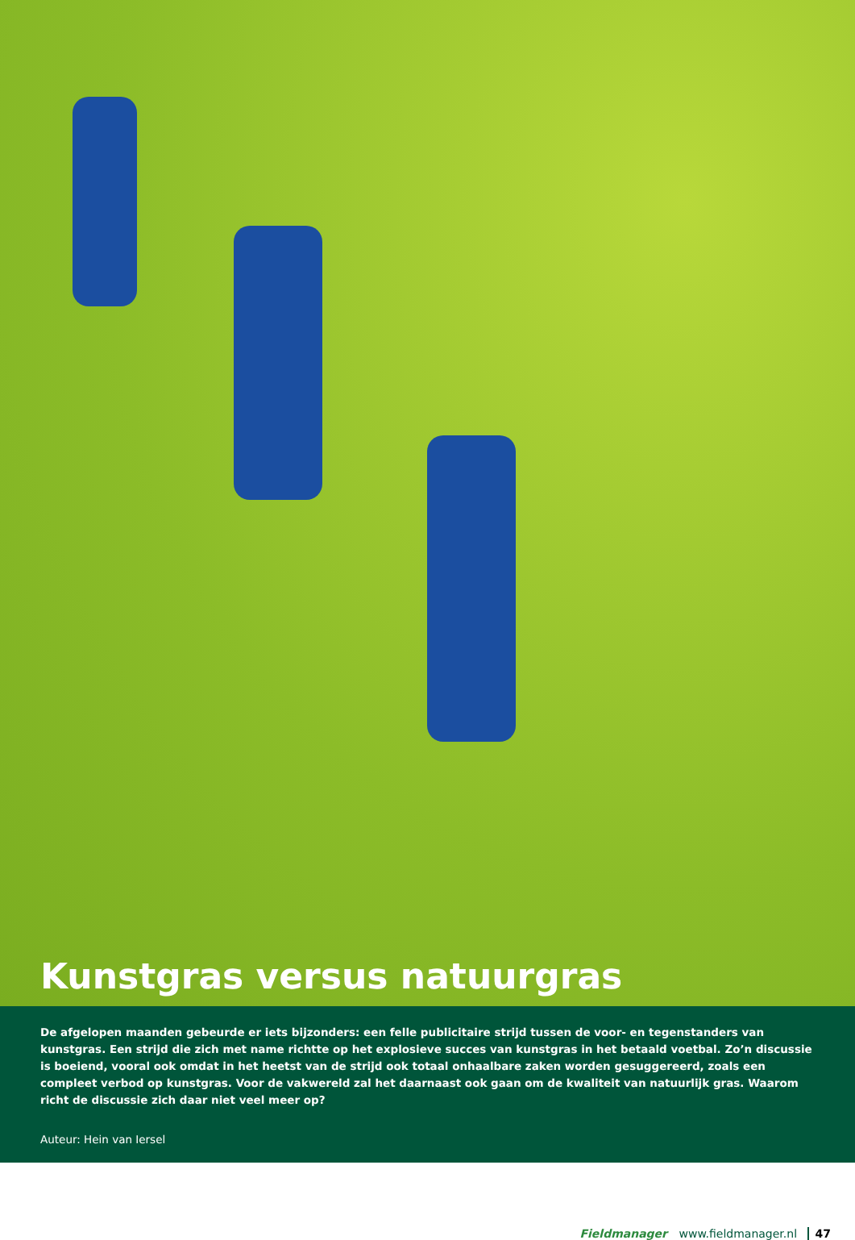Kunstgras versus natuurgras
De afgelopen maanden gebeurde er iets bijzonders: een felle publicitaire strijd tussen de voor- en tegenstanders van kunstgras. Een strijd die zich met name richtte op het explosieve succes van kunstgras in het betaald voetbal. Zo’n discussie is boeiend, vooral ook omdat in het heetst van de strijd ook totaal onhaalbare zaken worden gesuggereerd, zoals een compleet verbod op kunstgras. Voor de vakwereld zal het daarnaast ook gaan om de kwaliteit van natuurlijk gras. Waarom richt de discussie zich daar niet veel meer op?
Auteur: Hein van Iersel
Fieldmanager www.fieldmanager.nl 47